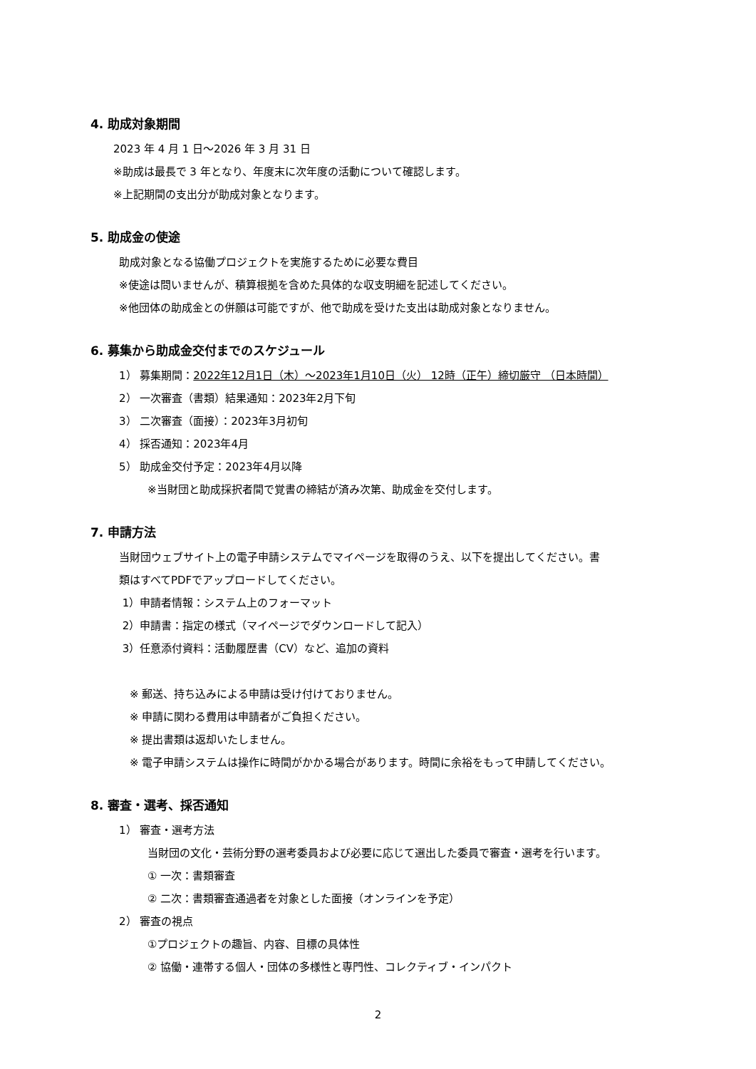4. 助成対象期間
2023 年 4 月 1 日～2026 年 3 月 31 日
※助成は最長で 3 年となり、年度末に次年度の活動について確認します。
※上記期間の支出分が助成対象となります。
5. 助成金の使途
助成対象となる協働プロジェクトを実施するために必要な費目
※使途は問いませんが、積算根拠を含めた具体的な収支明細を記述してください。
※他団体の助成金との併願は可能ですが、他で助成を受けた支出は助成対象となりません。
6. 募集から助成金交付までのスケジュール
1） 募集期間：2022年12月1日（木）～2023年1月10日（火） 12時（正午）締切厳守 （日本時間）
2） 一次審査（書類）結果通知：2023年2月下旬
3） 二次審査（面接）：2023年3月初旬
4） 採否通知：2023年4月
5） 助成金交付予定：2023年4月以降
※当財団と助成採択者間で覚書の締結が済み次第、助成金を交付します。
7. 申請方法
当財団ウェブサイト上の電子申請システムでマイページを取得のうえ、以下を提出してください。書
類はすべてPDFでアップロードしてください。
1）申請者情報：システム上のフォーマット
2）申請書：指定の様式（マイページでダウンロードして記入）
3）任意添付資料：活動履歴書（CV）など、追加の資料
※ 郵送、持ち込みによる申請は受け付けておりません。
※ 申請に関わる費用は申請者がご負担ください。
※ 提出書類は返却いたしません。
※ 電子申請システムは操作に時間がかかる場合があります。時間に余裕をもって申請してください。
8. 審査・選考、採否通知
1） 審査・選考方法
当財団の文化・芸術分野の選考委員および必要に応じて選出した委員で審査・選考を行います。
① 一次：書類審査
② 二次：書類審査通過者を対象とした面接（オンラインを予定）
2） 審査の視点
①プロジェクトの趣旨、内容、目標の具体性
② 協働・連帯する個人・団体の多様性と専門性、コレクティブ・インパクト
2